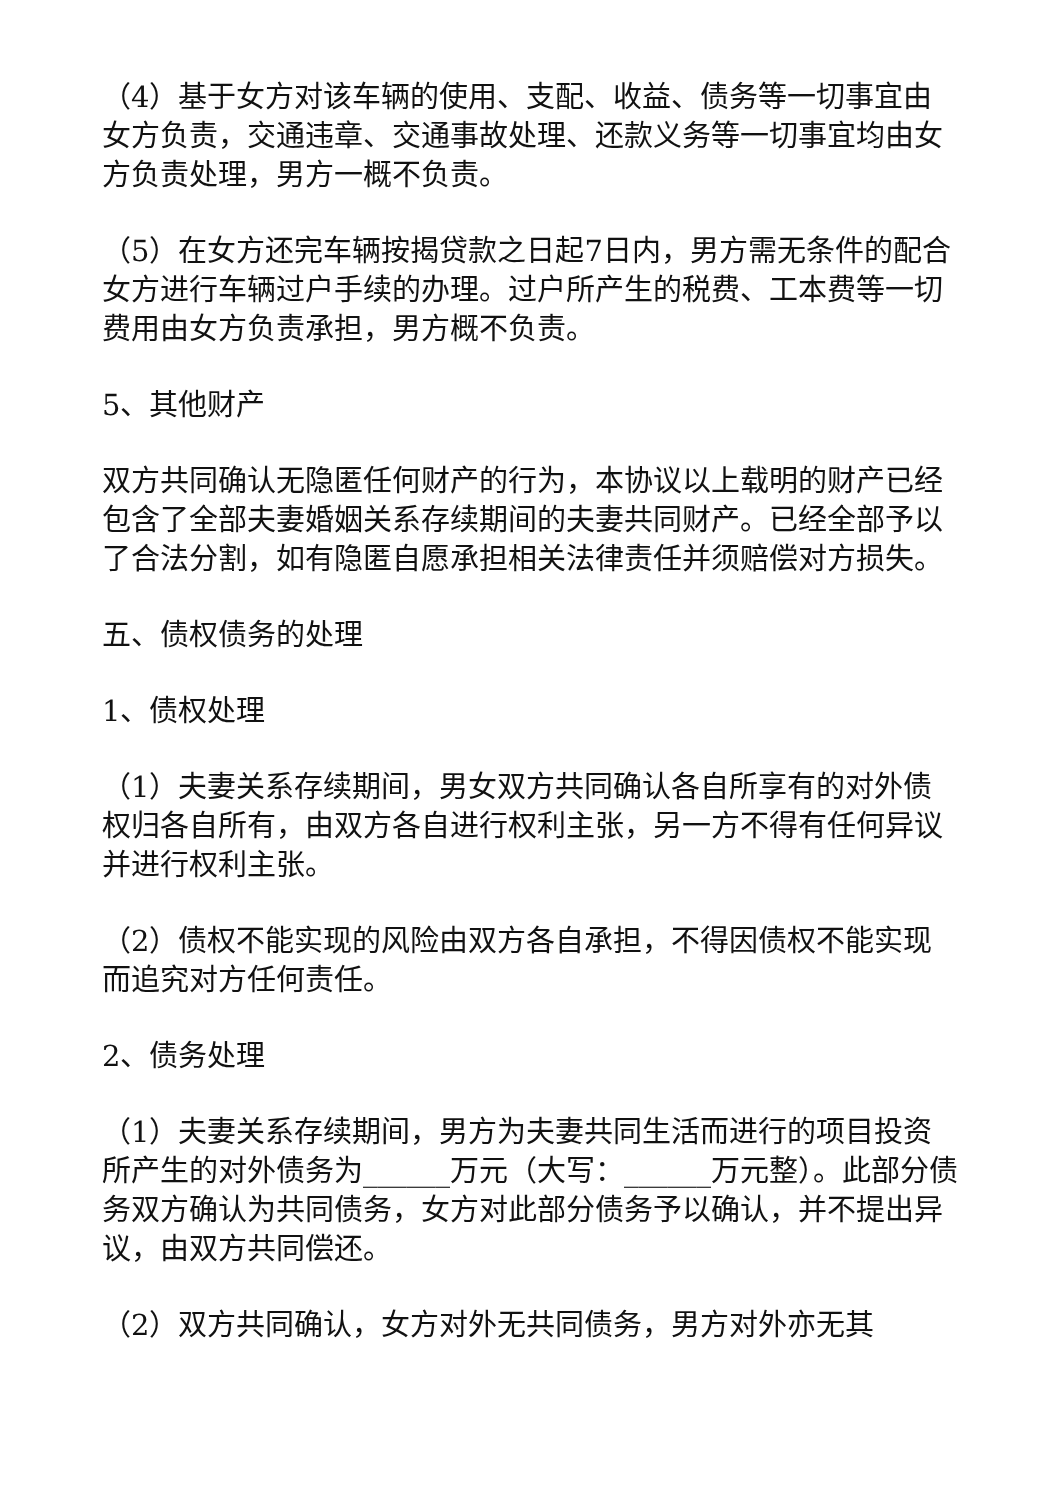（4）基于女方对该车辆的使用、支配、收益、债务等一切事宜由女方负责，交通违章、交通事故处理、还款义务等一切事宜均由女方负责处理，男方一概不负责。
（5）在女方还完车辆按揭贷款之日起7日内，男方需无条件的配合女方进行车辆过户手续的办理。过户所产生的税费、工本费等一切费用由女方负责承担，男方概不负责。
5、其他财产
双方共同确认无隐匿任何财产的行为，本协议以上载明的财产已经包含了全部夫妻婚姻关系存续期间的夫妻共同财产。已经全部予以了合法分割，如有隐匿自愿承担相关法律责任并须赔偿对方损失。
五、债权债务的处理
1、债权处理
（1）夫妻关系存续期间，男女双方共同确认各自所享有的对外债权归各自所有，由双方各自进行权利主张，另一方不得有任何异议并进行权利主张。
（2）债权不能实现的风险由双方各自承担，不得因债权不能实现而追究对方任何责任。
2、债务处理
（1）夫妻关系存续期间，男方为夫妻共同生活而进行的项目投资所产生的对外债务为______万元（大写：______万元整）。此部分债务双方确认为共同债务，女方对此部分债务予以确认，并不提出异议，由双方共同偿还。
（2）双方共同确认，女方对外无共同债务，男方对外亦无其